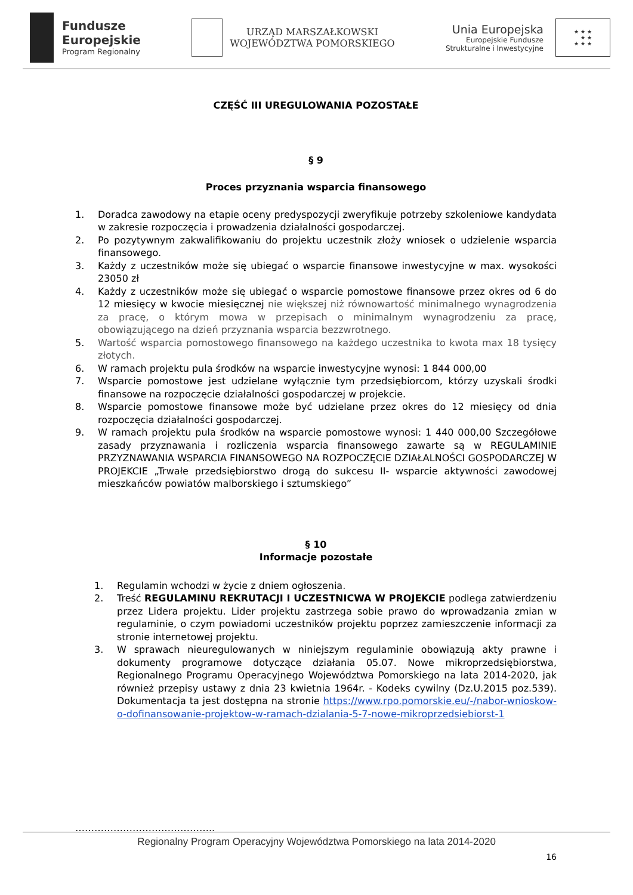Fundusze
Europejskie
Program Regionalny
URZĄD MARSZAŁKOWSKI
WOJEWÓDZTWA POMORSKIEGO
Unia Europejska
Europejskie Fundusze
Strukturalne i Inwestycyjne
★ ★ ★
★ ★
★ ★ ★
CZĘŚĆ III UREGULOWANIA POZOSTAŁE
§ 9
Proces przyznania wsparcia finansowego
1. Doradca zawodowy na etapie oceny predyspozycji zweryfikuje potrzeby szkoleniowe kandydata w zakresie rozpoczęcia i prowadzenia działalności gospodarczej.
2. Po pozytywnym zakwalifikowaniu do projektu uczestnik złoży wniosek o udzielenie wsparcia finansowego.
3. Każdy z uczestników może się ubiegać o wsparcie finansowe inwestycyjne w max. wysokości 23050 zł
4. Każdy z uczestników może się ubiegać o wsparcie pomostowe finansowe przez okres od 6 do 12 miesięcy w kwocie miesięcznej nie większej niż równowartość minimalnego wynagrodzenia za pracę, o którym mowa w przepisach o minimalnym wynagrodzeniu za pracę, obowiązującego na dzień przyznania wsparcia bezzwrotnego.
5. Wartość wsparcia pomostowego finansowego na każdego uczestnika to kwota max 18 tysięcy złotych.
6. W ramach projektu pula środków na wsparcie inwestycyjne wynosi: 1 844 000,00
7. Wsparcie pomostowe jest udzielane wyłącznie tym przedsiębiorcom, którzy uzyskali środki finansowe na rozpoczęcie działalności gospodarczej w projekcie.
8. Wsparcie pomostowe finansowe może być udzielane przez okres do 12 miesięcy od dnia rozpoczęcia działalności gospodarczej.
9. W ramach projektu pula środków na wsparcie pomostowe wynosi: 1 440 000,00 Szczegółowe zasady przyznawania i rozliczenia wsparcia finansowego zawarte są w REGULAMINIE PRZYZNAWANIA WSPARCIA FINANSOWEGO NA ROZPOCZĘCIE DZIAŁALNOŚCI GOSPODARCZEJ W PROJEKCIE „Trwałe przedsiębiorstwo drogą do sukcesu II- wsparcie aktywności zawodowej mieszkańców powiatów malborskiego i sztumskiego”
§ 10
Informacje pozostałe
1. Regulamin wchodzi w życie z dniem ogłoszenia.
2. Treść REGULAMINU REKRUTACJI I UCZESTNICWA W PROJEKCIE podlega zatwierdzeniu przez Lidera projektu. Lider projektu zastrzega sobie prawo do wprowadzania zmian w regulaminie, o czym powiadomi uczestników projektu poprzez zamieszczenie informacji za stronie internetowej projektu.
3. W sprawach nieuregulowanych w niniejszym regulaminie obowiązują akty prawne i dokumenty programowe dotyczące działania 05.07. Nowe mikroprzedsiębiorstwa, Regionalnego Programu Operacyjnego Województwa Pomorskiego na lata 2014-2020, jak również przepisy ustawy z dnia 23 kwietnia 1964r. - Kodeks cywilny (Dz.U.2015 poz.539). Dokumentacja ta jest dostępna na stronie https://www.rpo.pomorskie.eu/-/nabor-wnioskow-o-dofinansowanie-projektow-w-ramach-dzialania-5-7-nowe-mikroprzedsiebiorst-1
……………………………………..
Regionalny Program Operacyjny Województwa Pomorskiego na lata 2014-2020
16